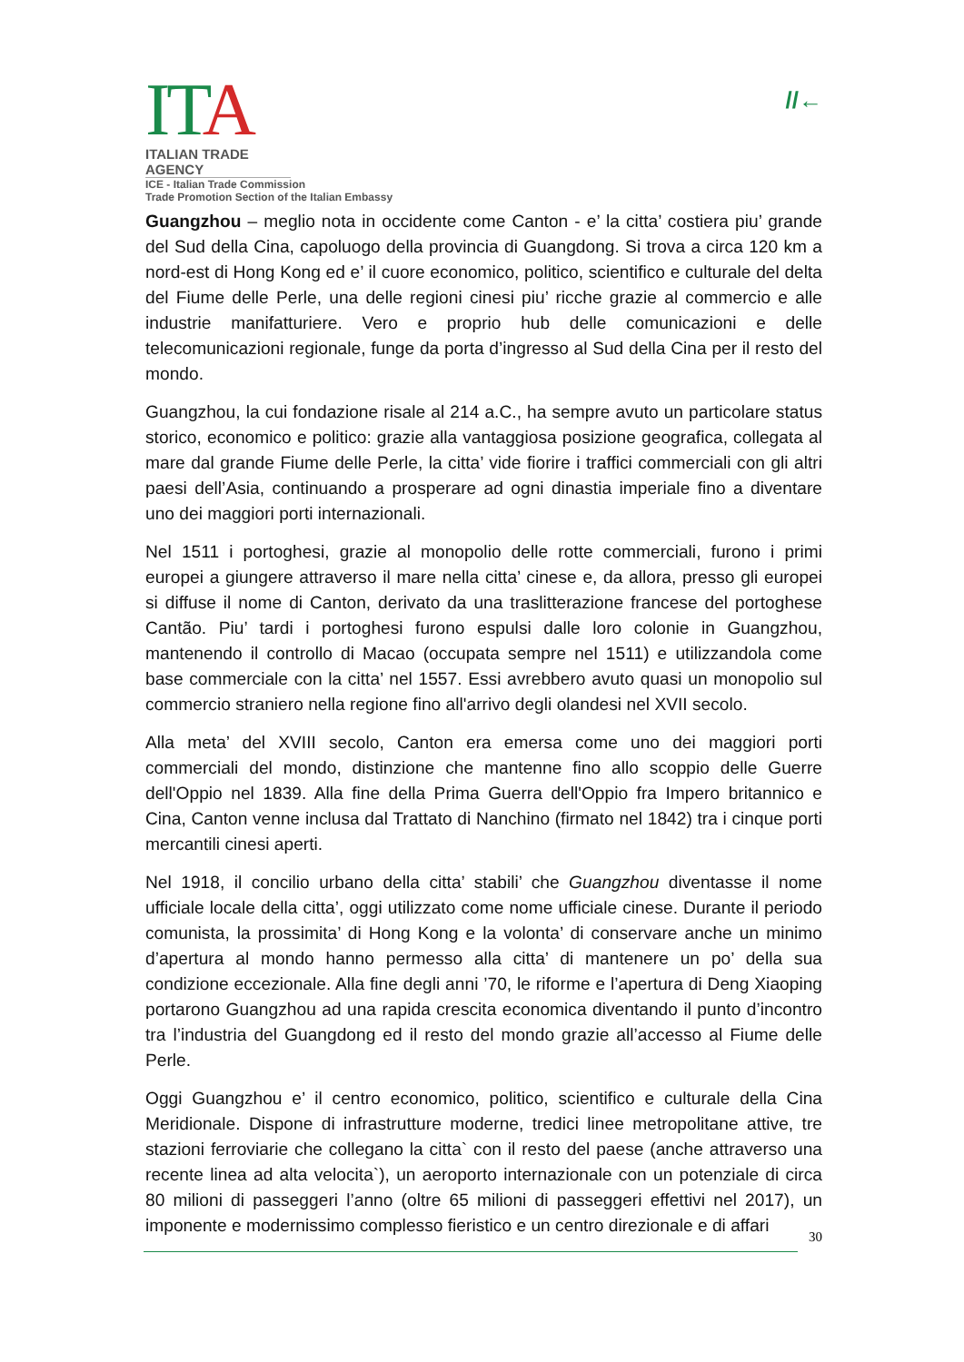ITA
ITALIAN TRADE AGENCY
ICE - Italian Trade Commission
Trade Promotion Section of the Italian Embassy
//←
Guangzhou – meglio nota in occidente come Canton - e’ la citta’ costiera piu’ grande del Sud della Cina, capoluogo della provincia di Guangdong. Si trova a circa 120 km a nord-est di Hong Kong ed e’ il cuore economico, politico, scientifico e culturale del delta del Fiume delle Perle, una delle regioni cinesi piu’ ricche grazie al commercio e alle industrie manifatturiere. Vero e proprio hub delle comunicazioni e delle telecomunicazioni regionale, funge da porta d’ingresso al Sud della Cina per il resto del mondo.
Guangzhou, la cui fondazione risale al 214 a.C., ha sempre avuto un particolare status storico, economico e politico: grazie alla vantaggiosa posizione geografica, collegata al mare dal grande Fiume delle Perle, la citta’ vide fiorire i traffici commerciali con gli altri paesi dell’Asia, continuando a prosperare ad ogni dinastia imperiale fino a diventare uno dei maggiori porti internazionali.
Nel 1511 i portoghesi, grazie al monopolio delle rotte commerciali, furono i primi europei a giungere attraverso il mare nella citta’ cinese e, da allora, presso gli europei si diffuse il nome di Canton, derivato da una traslitterazione francese del portoghese Cantão. Piu’ tardi i portoghesi furono espulsi dalle loro colonie in Guangzhou, mantenendo il controllo di Macao (occupata sempre nel 1511) e utilizzandola come base commerciale con la citta’ nel 1557. Essi avrebbero avuto quasi un monopolio sul commercio straniero nella regione fino all'arrivo degli olandesi nel XVII secolo.
Alla meta’ del XVIII secolo, Canton era emersa come uno dei maggiori porti commerciali del mondo, distinzione che mantenne fino allo scoppio delle Guerre dell'Oppio nel 1839. Alla fine della Prima Guerra dell'Oppio fra Impero britannico e Cina, Canton venne inclusa dal Trattato di Nanchino (firmato nel 1842) tra i cinque porti mercantili cinesi aperti.
Nel 1918, il concilio urbano della citta’ stabili’ che Guangzhou diventasse il nome ufficiale locale della citta’, oggi utilizzato come nome ufficiale cinese. Durante il periodo comunista, la prossimita’ di Hong Kong e la volonta’ di conservare anche un minimo d’apertura al mondo hanno permesso alla citta’ di mantenere un po’ della sua condizione eccezionale. Alla fine degli anni ’70, le riforme e l’apertura di Deng Xiaoping portarono Guangzhou ad una rapida crescita economica diventando il punto d’incontro tra l’industria del Guangdong ed il resto del mondo grazie all’accesso al Fiume delle Perle.
Oggi Guangzhou e’ il centro economico, politico, scientifico e culturale della Cina Meridionale. Dispone di infrastrutture moderne, tredici linee metropolitane attive, tre stazioni ferroviarie che collegano la citta` con il resto del paese (anche attraverso una recente linea ad alta velocita`), un aeroporto internazionale con un potenziale di circa 80 milioni di passeggeri l’anno (oltre 65 milioni di passeggeri effettivi nel 2017), un imponente e modernissimo complesso fieristico e un centro direzionale e di affari
30